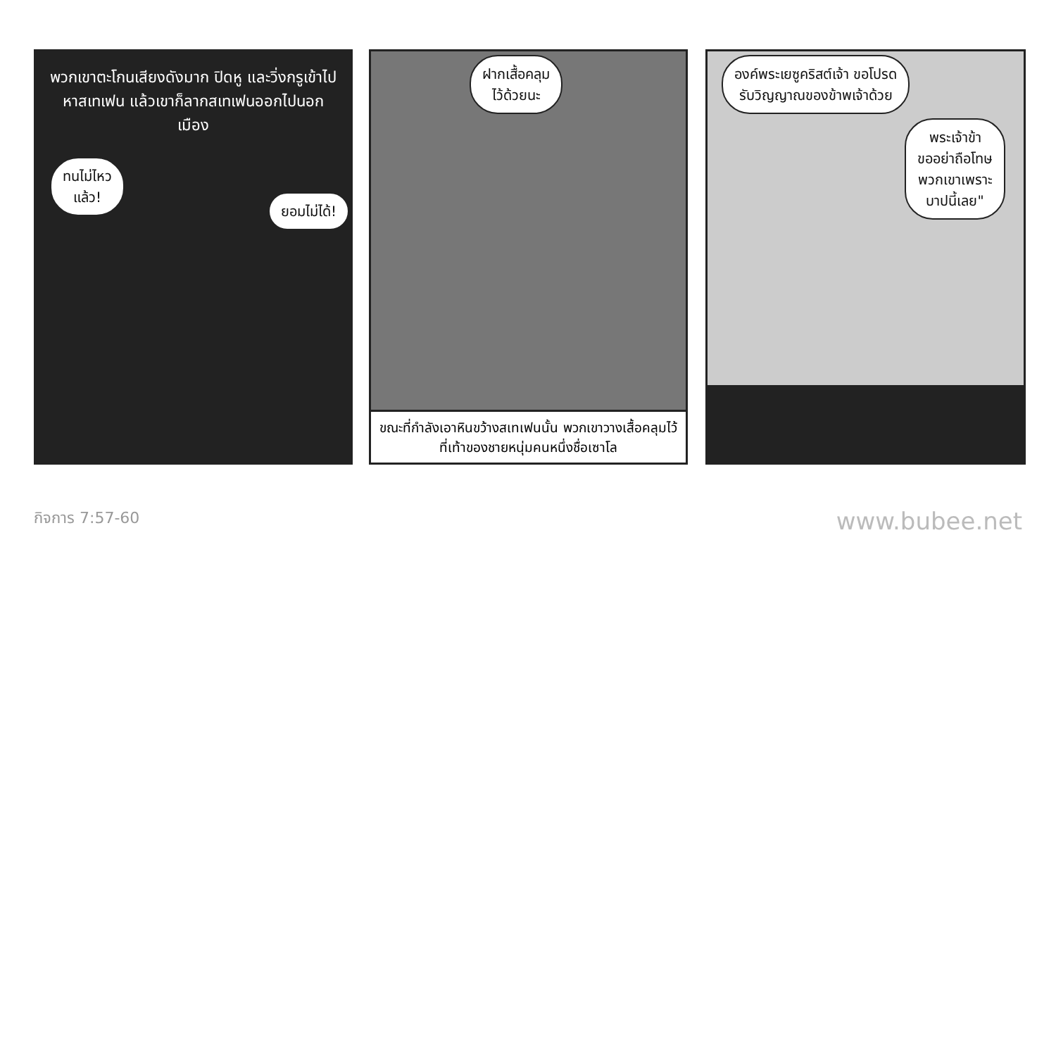พวกเขาตะโกนเสียงดังมาก ปิดหู และวิ่งกรูเข้าไปหาสเทเฟน แล้วเขาก็ลากสเทเฟนออกไปนอกเมือง
ทนไม่ไหว
แล้ว!
ยอมไม่ได้!
ฝากเสื้อคลุม
ไว้ด้วยนะ
ขณะที่กำลังเอาหินขว้างสเทเฟนนั้น พวกเขาวางเสื้อคลุมไว้ที่เท้าของชายหนุ่มคนหนึ่งชื่อเซาโล
องค์พระเยซูคริสต์เจ้า ขอโปรด
รับวิญญาณของข้าพเจ้าด้วย
พระเจ้าข้า
ขออย่าถือโทษ
พวกเขาเพราะ
บาปนี้เลย"
กิจการ 7:57-60 www.bubee.net